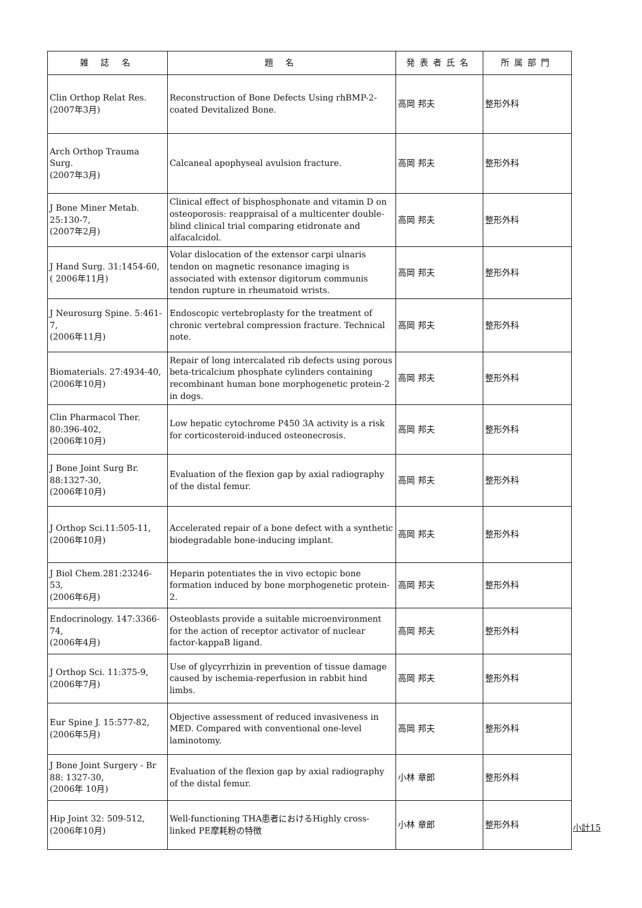| 雑 誌 名 | 題 名 | 発表者氏名 | 所属部門 |
| --- | --- | --- | --- |
| Clin Orthop Relat Res. (2007年3月) | Reconstruction of Bone Defects Using rhBMP-2-coated Devitalized Bone. | 高岡 邦夫 | 整形外科 |
| Arch Orthop Trauma Surg. (2007年3月) | Calcaneal apophyseal avulsion fracture. | 高岡 邦夫 | 整形外科 |
| J Bone Miner Metab. 25:130-7, (2007年2月) | Clinical effect of bisphosphonate and vitamin D on osteoporosis: reappraisal of a multicenter double-blind clinical trial comparing etidronate and alfacalcidol. | 高岡 邦夫 | 整形外科 |
| J Hand Surg. 31:1454-60, ( 2006年11月) | Volar dislocation of the extensor carpi ulnaris tendon on magnetic resonance imaging is associated with extensor digitorum communis tendon rupture in rheumatoid wrists. | 高岡 邦夫 | 整形外科 |
| J Neurosurg Spine. 5:461-7, (2006年11月) | Endoscopic vertebroplasty for the treatment of chronic vertebral compression fracture. Technical note. | 高岡 邦夫 | 整形外科 |
| Biomaterials. 27:4934-40, (2006年10月) | Repair of long intercalated rib defects using porous beta-tricalcium phosphate cylinders containing recombinant human bone morphogenetic protein-2 in dogs. | 高岡 邦夫 | 整形外科 |
| Clin Pharmacol Ther. 80:396-402, (2006年10月) | Low hepatic cytochrome P450 3A activity is a risk for corticosteroid-induced osteonecrosis. | 高岡 邦夫 | 整形外科 |
| J Bone Joint Surg Br. 88:1327-30, (2006年10月) | Evaluation of the flexion gap by axial radiography of the distal femur. | 高岡 邦夫 | 整形外科 |
| J Orthop Sci.11:505-11, (2006年10月) | Accelerated repair of a bone defect with a synthetic biodegradable bone-inducing implant. | 高岡 邦夫 | 整形外科 |
| J Biol Chem.281:23246-53, (2006年6月) | Heparin potentiates the in vivo ectopic bone formation induced by bone morphogenetic protein-2. | 高岡 邦夫 | 整形外科 |
| Endocrinology. 147:3366-74, (2006年4月) | Osteoblasts provide a suitable microenvironment for the action of receptor activator of nuclear factor-kappaB ligand. | 高岡 邦夫 | 整形外科 |
| J Orthop Sci. 11:375-9, (2006年7月) | Use of glycyrrhizin in prevention of tissue damage caused by ischemia-reperfusion in rabbit hind limbs. | 高岡 邦夫 | 整形外科 |
| Eur Spine J. 15:577-82, (2006年5月) | Objective assessment of reduced invasiveness in MED. Compared with conventional one-level laminotomy. | 高岡 邦夫 | 整形外科 |
| J Bone Joint Surgery - Br 88: 1327-30, (2006年 10月) | Evaluation of the flexion gap by axial radiography of the distal femur. | 小林 章郎 | 整形外科 |
| Hip Joint 32: 509-512, (2006年10月) | Well-functioning THA患者におけるHighly cross-linked PE摩耗粉の特徴 | 小林 章郎 | 整形外科 |
小計15